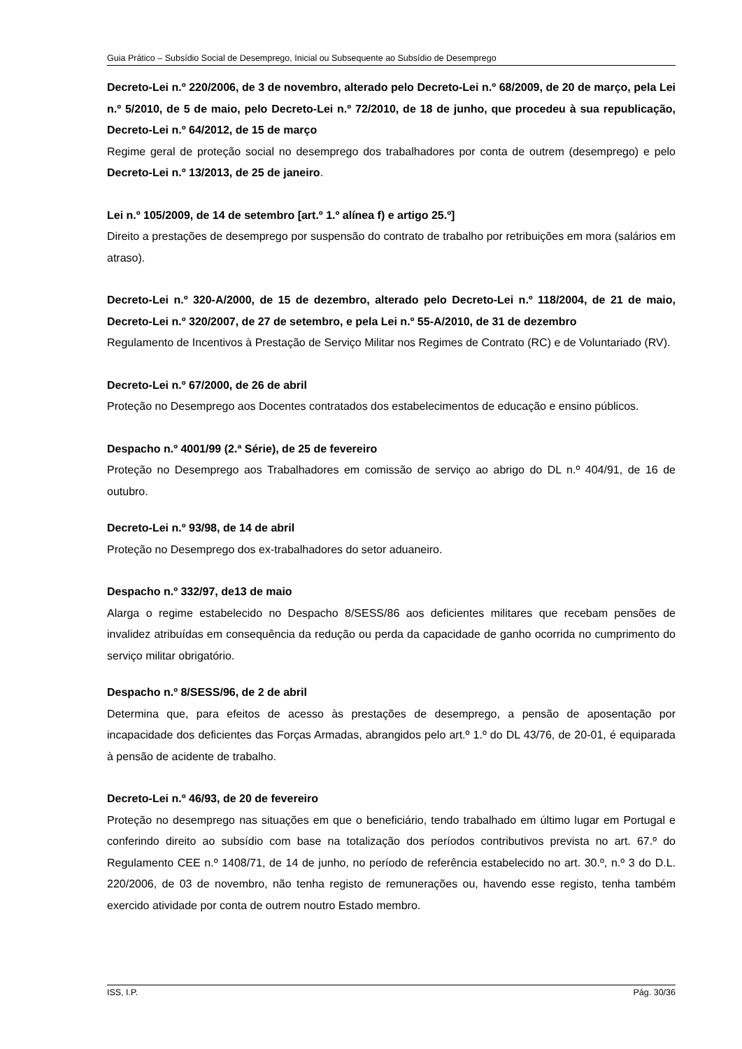Guia Prático – Subsídio Social de Desemprego, Inicial ou Subsequente ao Subsídio de Desemprego
Decreto-Lei n.º 220/2006, de 3 de novembro, alterado pelo Decreto-Lei n.º 68/2009, de 20 de março, pela Lei n.º 5/2010, de 5 de maio, pelo Decreto-Lei n.º 72/2010, de 18 de junho, que procedeu à sua republicação, Decreto-Lei n.º 64/2012, de 15 de março
Regime geral de proteção social no desemprego dos trabalhadores por conta de outrem (desemprego) e pelo Decreto-Lei n.º 13/2013, de 25 de janeiro.
Lei n.º 105/2009, de 14 de setembro [art.º 1.º alínea f) e artigo 25.º]
Direito a prestações de desemprego por suspensão do contrato de trabalho por retribuições em mora (salários em atraso).
Decreto-Lei n.º 320-A/2000, de 15 de dezembro, alterado pelo Decreto-Lei n.º 118/2004, de 21 de maio, Decreto-Lei n.º 320/2007, de 27 de setembro, e pela Lei n.º 55-A/2010, de 31 de dezembro
Regulamento de Incentivos à Prestação de Serviço Militar nos Regimes de Contrato (RC) e de Voluntariado (RV).
Decreto-Lei n.º 67/2000, de 26 de abril
Proteção no Desemprego aos Docentes contratados dos estabelecimentos de educação e ensino públicos.
Despacho n.º 4001/99 (2.ª Série), de 25 de fevereiro
Proteção no Desemprego aos Trabalhadores em comissão de serviço ao abrigo do DL n.º 404/91, de 16 de outubro.
Decreto-Lei n.º 93/98, de 14 de abril
Proteção no Desemprego dos ex-trabalhadores do setor aduaneiro.
Despacho n.º 332/97, de13 de maio
Alarga o regime estabelecido no Despacho 8/SESS/86 aos deficientes militares que recebam pensões de invalidez atribuídas em consequência da redução ou perda da capacidade de ganho ocorrida no cumprimento do serviço militar obrigatório.
Despacho n.º 8/SESS/96, de 2 de abril
Determina que, para efeitos de acesso às prestações de desemprego, a pensão de aposentação por incapacidade dos deficientes das Forças Armadas, abrangidos pelo art.º 1.º do DL 43/76, de 20-01, é equiparada à pensão de acidente de trabalho.
Decreto-Lei n.º 46/93, de 20 de fevereiro
Proteção no desemprego nas situações em que o beneficiário, tendo trabalhado em último lugar em Portugal e conferindo direito ao subsídio com base na totalização dos períodos contributivos prevista no art. 67.º do Regulamento CEE n.º 1408/71, de 14 de junho, no período de referência estabelecido no art. 30.º, n.º 3 do D.L. 220/2006, de 03 de novembro, não tenha registo de remunerações ou, havendo esse registo, tenha também exercido atividade por conta de outrem noutro Estado membro.
ISS, I.P. Pág. 30/36